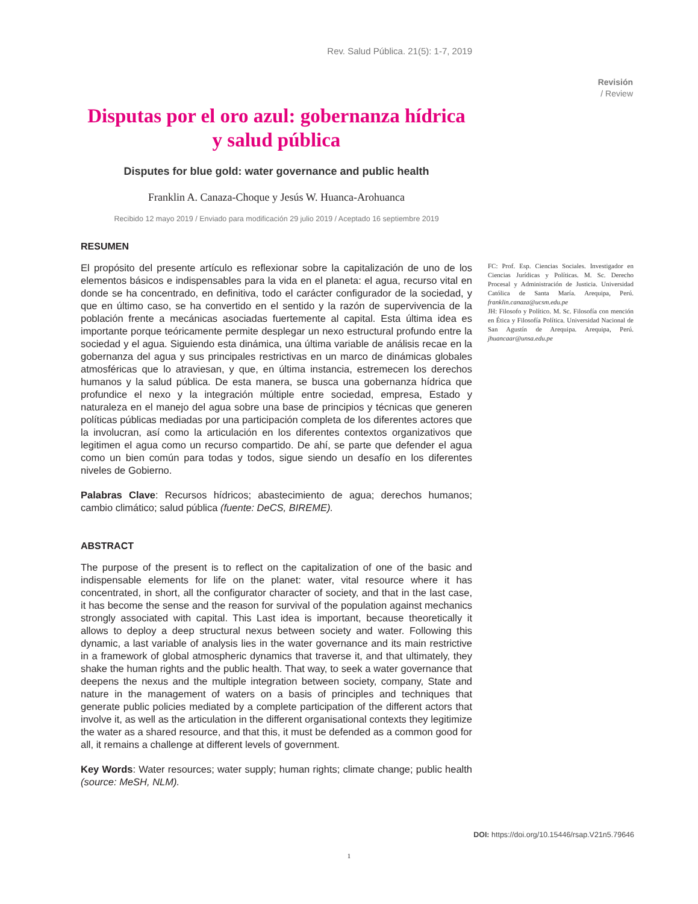Rev. Salud Pública. 21(5): 1-7, 2019
Revisión
/ Review
Disputas por el oro azul: gobernanza hídrica y salud pública
Disputes for blue gold: water governance and public health
Franklin A. Canaza-Choque y Jesús W. Huanca-Arohuanca
Recibido 12 mayo 2019 / Enviado para modificación 29 julio 2019 / Aceptado 16 septiembre 2019
RESUMEN
El propósito del presente artículo es reflexionar sobre la capitalización de uno de los elementos básicos e indispensables para la vida en el planeta: el agua, recurso vital en donde se ha concentrado, en definitiva, todo el carácter configurador de la sociedad, y que en último caso, se ha convertido en el sentido y la razón de supervivencia de la población frente a mecánicas asociadas fuertemente al capital. Esta última idea es importante porque teóricamente permite desplegar un nexo estructural profundo entre la sociedad y el agua. Siguiendo esta dinámica, una última variable de análisis recae en la gobernanza del agua y sus principales restrictivas en un marco de dinámicas globales atmosféricas que lo atraviesan, y que, en última instancia, estremecen los derechos humanos y la salud pública. De esta manera, se busca una gobernanza hídrica que profundice el nexo y la integración múltiple entre sociedad, empresa, Estado y naturaleza en el manejo del agua sobre una base de principios y técnicas que generen políticas públicas mediadas por una participación completa de los diferentes actores que la involucran, así como la articulación en los diferentes contextos organizativos que legitimen el agua como un recurso compartido. De ahí, se parte que defender el agua como un bien común para todas y todos, sigue siendo un desafío en los diferentes niveles de Gobierno.
Palabras Clave: Recursos hídricos; abastecimiento de agua; derechos humanos; cambio climático; salud pública (fuente: DeCS, BIREME).
ABSTRACT
The purpose of the present is to reflect on the capitalization of one of the basic and indispensable elements for life on the planet: water, vital resource where it has concentrated, in short, all the configurator character of society, and that in the last case, it has become the sense and the reason for survival of the population against mechanics strongly associated with capital. This Last idea is important, because theoretically it allows to deploy a deep structural nexus between society and water. Following this dynamic, a last variable of analysis lies in the water governance and its main restrictive in a framework of global atmospheric dynamics that traverse it, and that ultimately, they shake the human rights and the public health. That way, to seek a water governance that deepens the nexus and the multiple integration between society, company, State and nature in the management of waters on a basis of principles and techniques that generate public policies mediated by a complete participation of the different actors that involve it, as well as the articulation in the different organisational contexts they legitimize the water as a shared resource, and that this, it must be defended as a common good for all, it remains a challenge at different levels of government.
Key Words: Water resources; water supply; human rights; climate change; public health (source: MeSH, NLM).
FC: Prof. Esp. Ciencias Sociales. Investigador en Ciencias Jurídicas y Políticas. M. Sc. Derecho Procesal y Administración de Justicia. Universidad Católica de Santa María. Arequipa, Perú. franklin.canaza@ucsm.edu.pe
JH: Filosofo y Político. M. Sc. Filosofía con mención en Ética y Filosofía Política. Universidad Nacional de San Agustín de Arequipa. Arequipa, Perú. jhuancaar@unsa.edu.pe
DOI: https://doi.org/10.15446/rsap.V21n5.79646
1